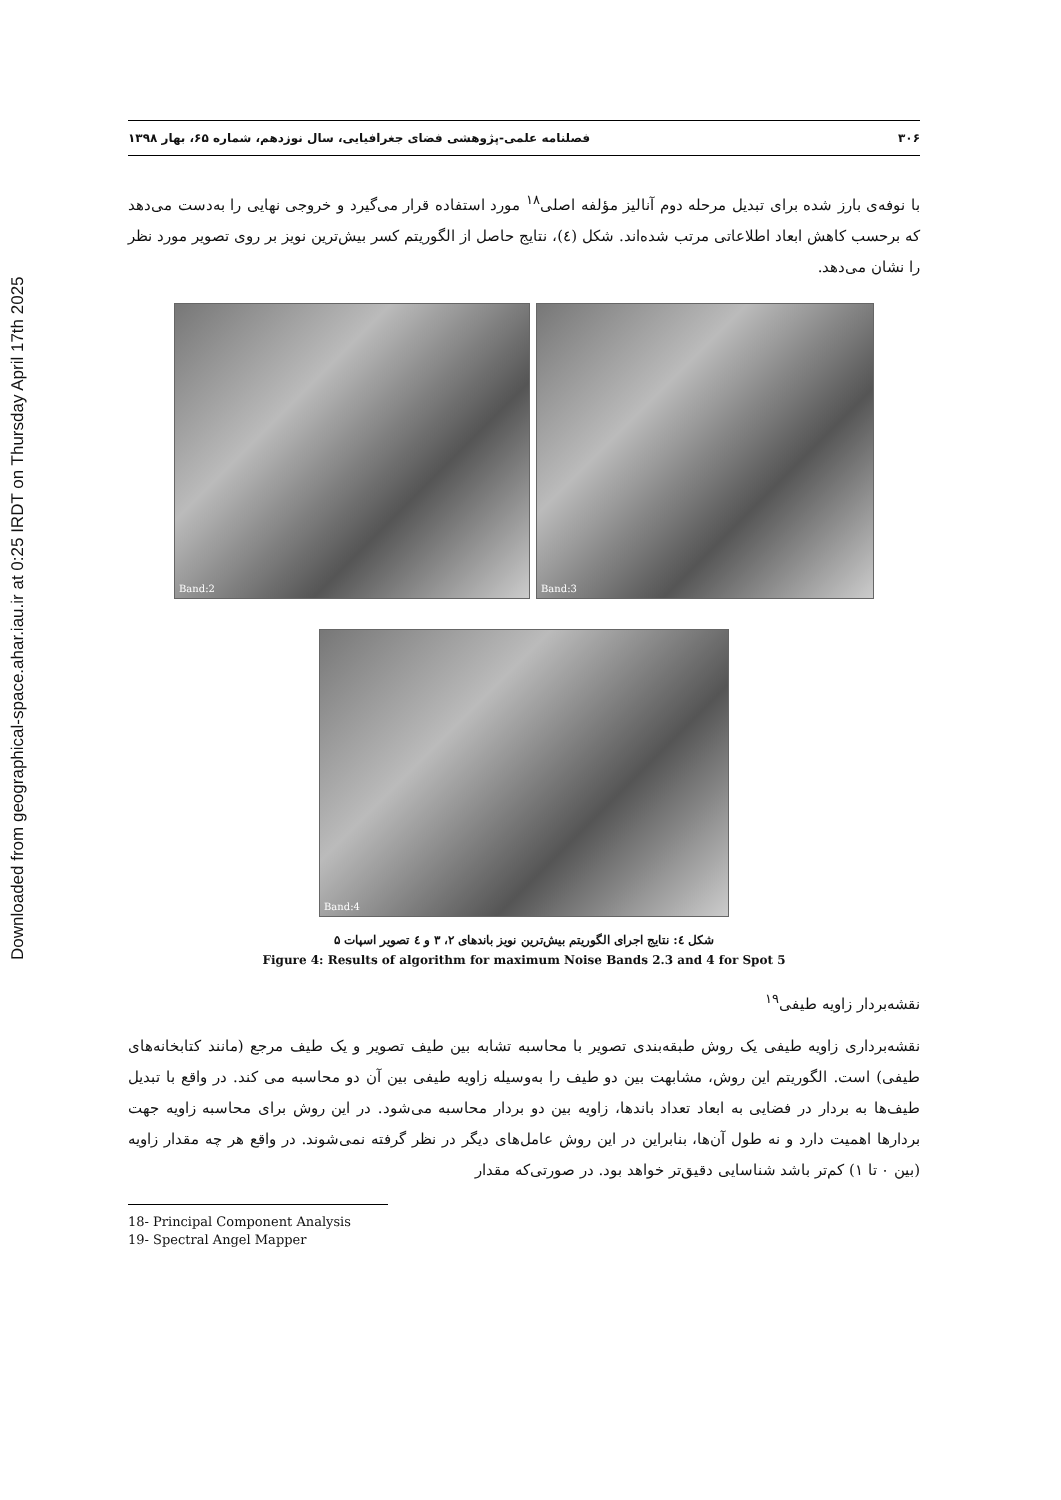Downloaded from geographical-space.ahar.iau.ir at 0:25 IRDT on Thursday April 17th 2025
۳۰۶ فصلنامه علمی-پژوهشی فضای جغرافیایی، سال نوزدهم، شماره ۶۵، بهار ۱۳۹۸
با نوفه‌ی بارز شده برای تبدیل مرحله دوم آنالیز مؤلفه اصلی<sup>۱۸</sup> مورد استفاده قرار می‌گیرد و خروجی نهایی را به‌دست می‌دهد که برحسب کاهش ابعاد اطلاعاتی مرتب شده‌اند. شکل (٤)، نتایج حاصل از الگوریتم کسر بیش‌ترین نویز بر روی تصویر مورد نظر را نشان می‌دهد.
Band:2 Band:3
Band:4
شکل ٤: نتایج اجرای الگوریتم بیش‌ترین نویز باندهای ۲، ۳ و ٤ تصویر اسپات ۵
Figure 4: Results of algorithm for maximum Noise Bands 2.3 and 4 for Spot 5
نقشه‌بردار زاویه طیفی<sup>۱۹</sup>
نقشه‌برداری زاویه طیفی یک روش طبقه‌بندی تصویر با محاسبه تشابه بین طیف تصویر و یک طیف مرجع (مانند کتابخانه‌های طیفی) است. الگوریتم این روش، مشابهت بین دو طیف را به‌وسیله زاویه طیفی بین آن دو محاسبه می کند. در واقع با تبدیل طیف‌ها به بردار در فضایی به ابعاد تعداد باندها، زاویه بین دو بردار محاسبه می‌شود. در این روش برای محاسبه زاویه جهت بردارها اهمیت دارد و نه طول آن‌ها، بنابراین در این روش عامل‌های دیگر در نظر گرفته نمی‌شوند. در واقع هر چه مقدار زاویه (بین ۰ تا ۱) کم‌تر باشد شناسایی دقیق‌تر خواهد بود. در صورتی‌که مقدار
18- Principal Component Analysis
19- Spectral Angel Mapper